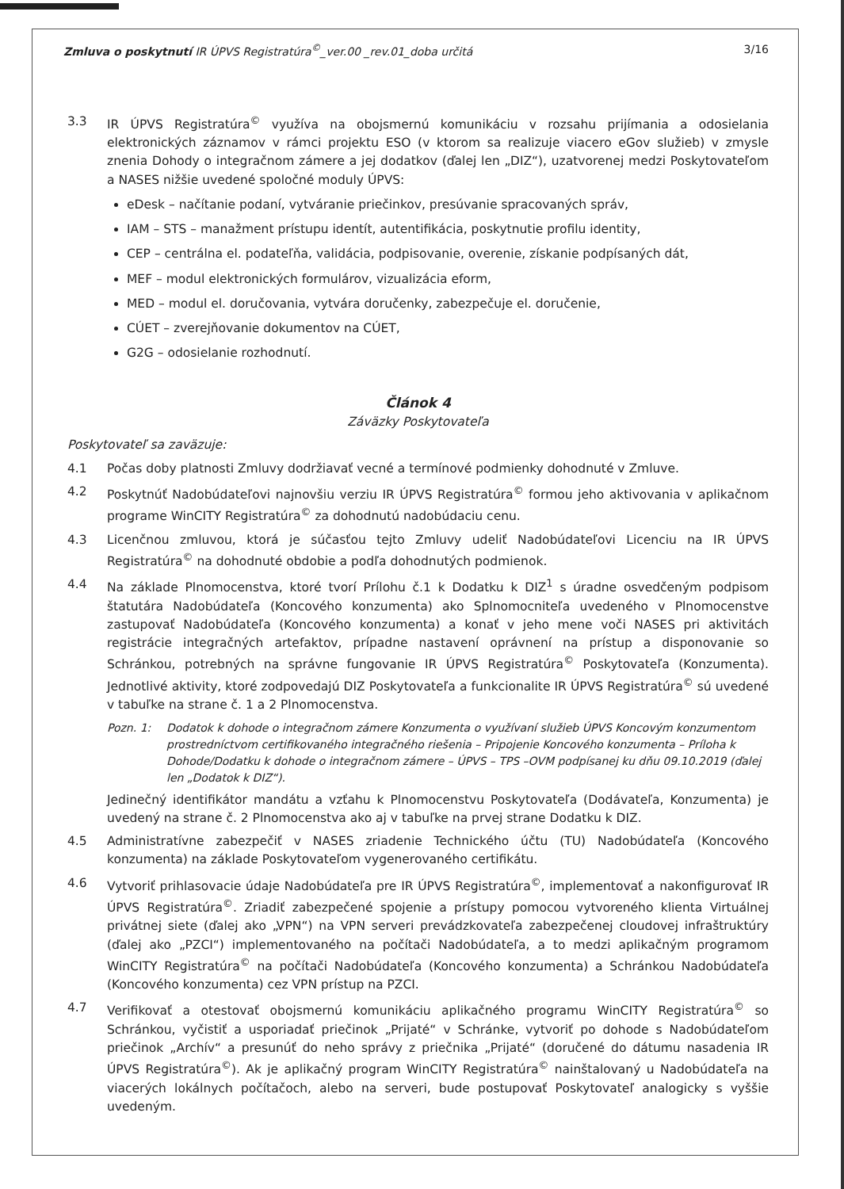Zmluva o poskytnutí IR ÚPVS Registratúra<sup>©</sup>_ver.00 _rev.01_doba určitá 3/16
3.3 IR ÚPVS Registratúra<sup>©</sup> využíva na obojsmernú komunikáciu v rozsahu prijímania a odosielania elektronických záznamov v rámci projektu ESO (v ktorom sa realizuje viacero eGov služieb) v zmysle znenia Dohody o integračnom zámere a jej dodatkov (ďalej len „DIZ“), uzatvorenej medzi Poskytovateľom a NASES nižšie uvedené spoločné moduly ÚPVS:
eDesk – načítanie podaní, vytváranie priečinkov, presúvanie spracovaných správ,
IAM – STS – manažment prístupu identít, autentifikácia, poskytnutie profilu identity,
CEP – centrálna el. podateľňa, validácia, podpisovanie, overenie, získanie podpísaných dát,
MEF – modul elektronických formulárov, vizualizácia eform,
MED – modul el. doručovania, vytvára doručenky, zabezpečuje el. doručenie,
CÚET – zverejňovanie dokumentov na CÚET,
G2G – odosielanie rozhodnutí.
Článok 4
Záväzky Poskytovateľa
Poskytovateľ sa zaväzuje:
4.1 Počas doby platnosti Zmluvy dodržiavať vecné a termínové podmienky dohodnuté v Zmluve.
4.2 Poskytnúť Nadobúdateľovi najnovšiu verziu IR ÚPVS Registratúra<sup>©</sup> formou jeho aktivovania v aplikačnom programe WinCITY Registratúra<sup>©</sup> za dohodnutú nadobúdaciu cenu.
4.3 Licenčnou zmluvou, ktorá je súčasťou tejto Zmluvy udeliť Nadobúdateľovi Licenciu na IR ÚPVS Registratúra<sup>©</sup> na dohodnuté obdobie a podľa dohodnutých podmienok.
4.4 Na základe Plnomocenstva, ktoré tvorí Prílohu č.1 k Dodatku k DIZ<sup>1</sup> s úradne osvedčeným podpisom štatutára Nadobúdateľa (Koncového konzumenta) ako Splnomocniteľa uvedeného v Plnomocenstve zastupovať Nadobúdateľa (Koncového konzumenta) a konať v jeho mene voči NASES pri aktivitách registrácie integračných artefaktov, prípadne nastavení oprávnení na prístup a disponovanie so Schránkou, potrebných na správne fungovanie IR ÚPVS Registratúra<sup>©</sup> Poskytovateľa (Konzumenta). Jednotlivé aktivity, ktoré zodpovedajú DIZ Poskytovateľa a funkcionalite IR ÚPVS Registratúra<sup>©</sup> sú uvedené v tabuľke na strane č. 1 a 2 Plnomocenstva.
Pozn. 1: Dodatok k dohode o integračnom zámere Konzumenta o využívaní služieb ÚPVS Koncovým konzumentom prostredníctvom certifikovaného integračného riešenia – Pripojenie Koncového konzumenta – Príloha k Dohode/Dodatku k dohode o integračnom zámere – ÚPVS – TPS –OVM podpísanej ku dňu 09.10.2019 (ďalej len „Dodatok k DIZ“).
Jedinečný identifikátor mandátu a vzťahu k Plnomocenstvu Poskytovateľa (Dodávateľa, Konzumenta) je uvedený na strane č. 2 Plnomocenstva ako aj v tabuľke na prvej strane Dodatku k DIZ.
4.5 Administratívne zabezpečiť v NASES zriadenie Technického účtu (TU) Nadobúdateľa (Koncového konzumenta) na základe Poskytovateľom vygenerovaného certifikátu.
4.6 Vytvoriť prihlasovacie údaje Nadobúdateľa pre IR ÚPVS Registratúra<sup>©</sup>, implementovať a nakonfigurovať IR ÚPVS Registratúra<sup>©</sup>. Zriadiť zabezpečené spojenie a prístupy pomocou vytvoreného klienta Virtuálnej privátnej siete (ďalej ako „VPN“) na VPN serveri prevádzkovateľa zabezpečenej cloudovej infraštruktúry (ďalej ako „PZCI“) implementovaného na počítači Nadobúdateľa, a to medzi aplikačným programom WinCITY Registratúra<sup>©</sup> na počítači Nadobúdateľa (Koncového konzumenta) a Schránkou Nadobúdateľa (Koncového konzumenta) cez VPN prístup na PZCI.
4.7 Verifikovať a otestovať obojsmernú komunikáciu aplikačného programu WinCITY Registratúra<sup>©</sup> so Schránkou, vyčistiť a usporiadať priečinok „Prijaté“ v Schránke, vytvoriť po dohode s Nadobúdateľom priečinok „Archív“ a presunúť do neho správy z priečnika „Prijaté“ (doručené do dátumu nasadenia IR ÚPVS Registratúra<sup>©</sup>). Ak je aplikačný program WinCITY Registratúra<sup>©</sup> nainštalovaný u Nadobúdateľa na viacerých lokálnych počítačoch, alebo na serveri, bude postupovať Poskytovateľ analogicky s vyššie uvedeným.